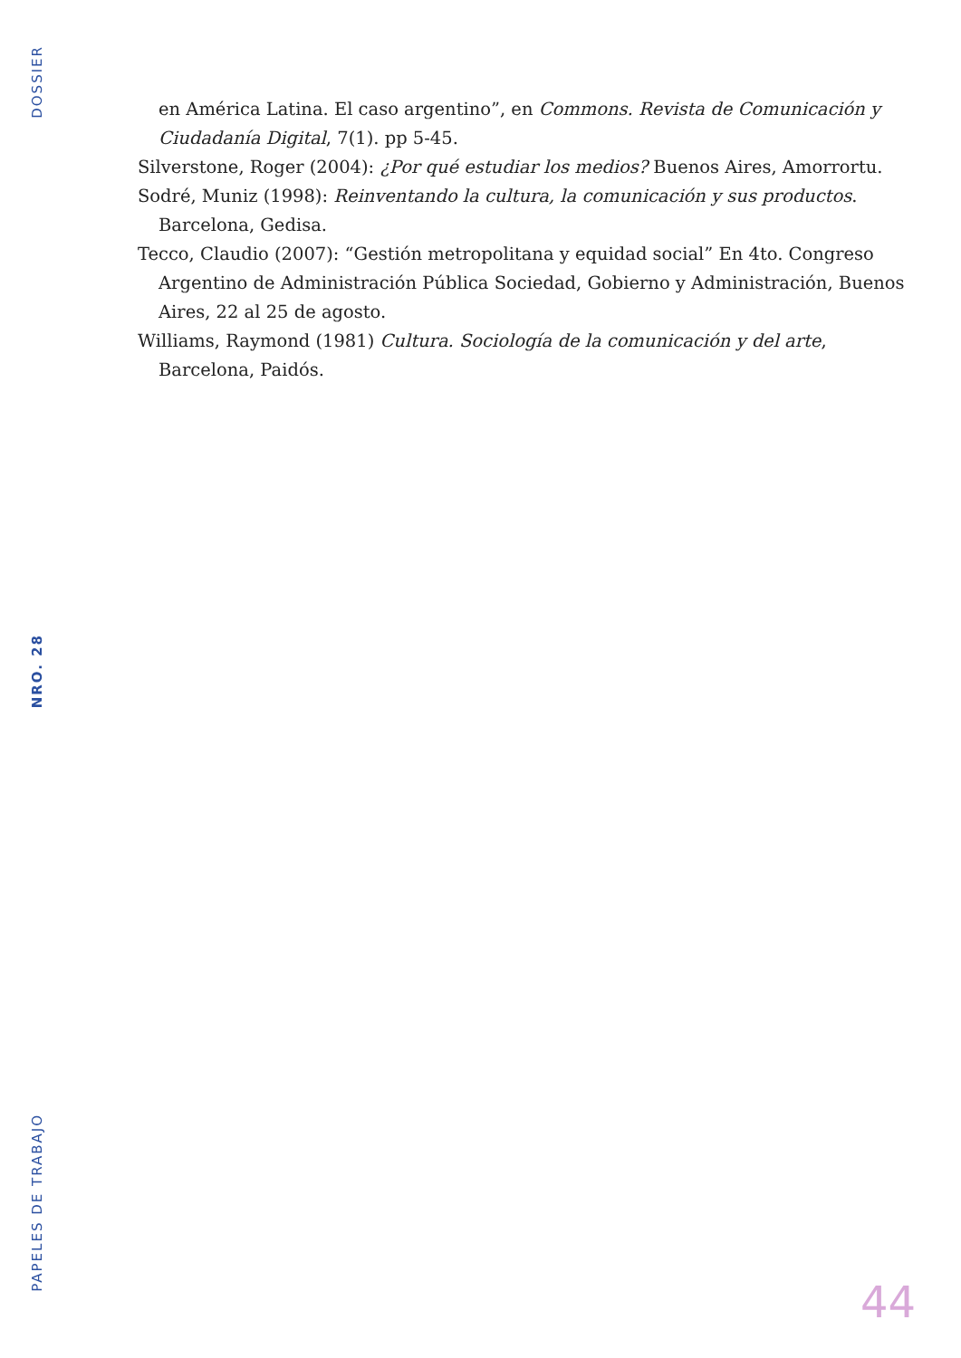DOSSIER
NRO. 28
PAPELES DE TRABAJO
en América Latina. El caso argentino”, en Commons. Revista de Comunicación y Ciudadanía Digital, 7(1). pp 5-45.
Silverstone, Roger (2004): ¿Por qué estudiar los medios? Buenos Aires, Amorrortu.
Sodré, Muniz (1998): Reinventando la cultura, la comunicación y sus productos. Barcelona, Gedisa.
Tecco, Claudio (2007): “Gestión metropolitana y equidad social” En 4to. Congreso Argentino de Administración Pública Sociedad, Gobierno y Administración, Buenos Aires, 22 al 25 de agosto.
Williams, Raymond (1981) Cultura. Sociología de la comunicación y del arte, Barcelona, Paidós.
44